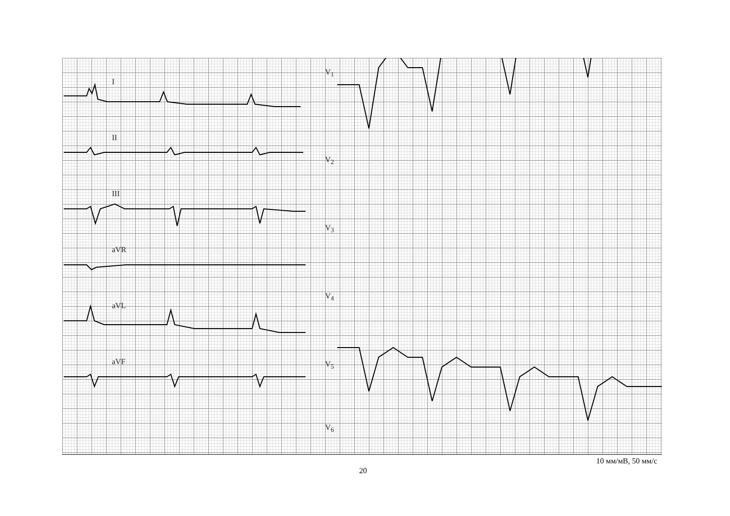I
II
III
aVR
aVL
aVF
V<sub>1</sub>
V<sub>2</sub>
V<sub>3</sub>
V<sub>4</sub>
V<sub>5</sub>
V<sub>6</sub>
10 мм/мВ, 50 мм/с
20